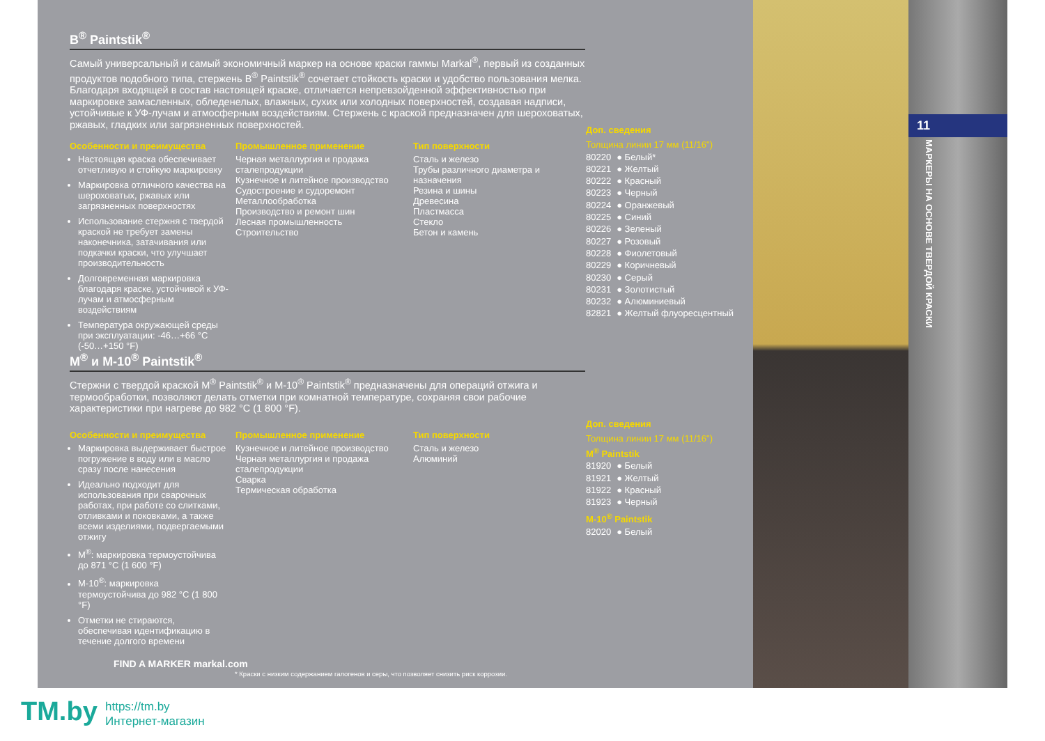11
МАРКЕРЫ НА ОСНОВЕ ТВЕРДОЙ КРАСКИ
B<sup>®</sup> Paintstik<sup>®</sup>
Самый универсальный и самый экономичный маркер на основе краски гаммы Markal<sup>®</sup>, первый из созданных продуктов подобного типа, стержень B<sup>®</sup> Paintstik<sup>®</sup> сочетает стойкость краски и удобство пользования мелка. Благодаря входящей в состав настоящей краске, отличается непревзойденной эффективностью при маркировке замасленных, обледенелых, влажных, сухих или холодных поверхностей, создавая надписи, устойчивые к УФ-лучам и атмосферным воздействиям. Стержень с краской предназначен для шероховатых, ржавых, гладких или загрязненных поверхностей.
Особенности и преимущества
Настоящая краска обеспечивает отчетливую и стойкую маркировку
Маркировка отличного качества на шероховатых, ржавых или загрязненных поверхностях
Использование стержня с твердой краской не требует замены наконечника, затачивания или подкачки краски, что улучшает производительность
Долговременная маркировка благодаря краске, устойчивой к УФ-лучам и атмосферным воздействиям
Температура окружающей среды при эксплуатации: -46…+66 °C (-50…+150 °F)
Промышленное применение
Черная металлургия и продажа сталепродукции
Кузнечное и литейное производство
Судостроение и судоремонт
Металлообработка
Производство и ремонт шин
Лесная промышленность
Строительство
Тип поверхности
Сталь и железо
Трубы различного диаметра и назначения
Резина и шины
Древесина
Пластмасса
Стекло
Бетон и камень
Доп. сведения
Толщина линии 17 мм (11/16")
| 80220 | ● Белый* |
| 80221 | ● Желтый |
| 80222 | ● Красный |
| 80223 | ● Черный |
| 80224 | ● Оранжевый |
| 80225 | ● Синий |
| 80226 | ● Зеленый |
| 80227 | ● Розовый |
| 80228 | ● Фиолетовый |
| 80229 | ● Коричневый |
| 80230 | ● Серый |
| 80231 | ● Золотистый |
| 80232 | ● Алюминиевый |
| 82821 | ● Желтый флуоресцентный |
M<sup>®</sup> и M-10<sup>®</sup> Paintstik<sup>®</sup>
Стержни с твердой краской M<sup>®</sup> Paintstik<sup>®</sup> и M-10<sup>®</sup> Paintstik<sup>®</sup> предназначены для операций отжига и термообработки, позволяют делать отметки при комнатной температуре, сохраняя свои рабочие характеристики при нагреве до 982 °C (1 800 °F).
Особенности и преимущества
Маркировка выдерживает быстрое погружение в воду или в масло сразу после нанесения
Идеально подходит для использования при сварочных работах, при работе со слитками, отливками и поковками, а также всеми изделиями, подвергаемыми отжигу
M<sup>®</sup>: маркировка термоустойчива до 871 °C (1 600 °F)
M-10<sup>®</sup>: маркировка термоустойчива до 982 °C (1 800 °F)
Отметки не стираются, обеспечивая идентификацию в течение долгого времени
Промышленное применение
Кузнечное и литейное производство
Черная металлургия и продажа сталепродукции
Сварка
Термическая обработка
Тип поверхности
Сталь и железо
Алюминий
Доп. сведения
Толщина линии 17 мм (11/16")
M<sup>®</sup> Paintstik
| 81920 | ● Белый |
| 81921 | ● Желтый |
| 81922 | ● Красный |
| 81923 | ● Черный |
M-10<sup>®</sup> Paintstik
| 82020 | ● Белый |
FIND A MARKER markal.com
* Краски с низким содержанием галогенов и серы, что позволяет снизить риск коррозии.
TM.by
https://tm.by
Интернет-магазин